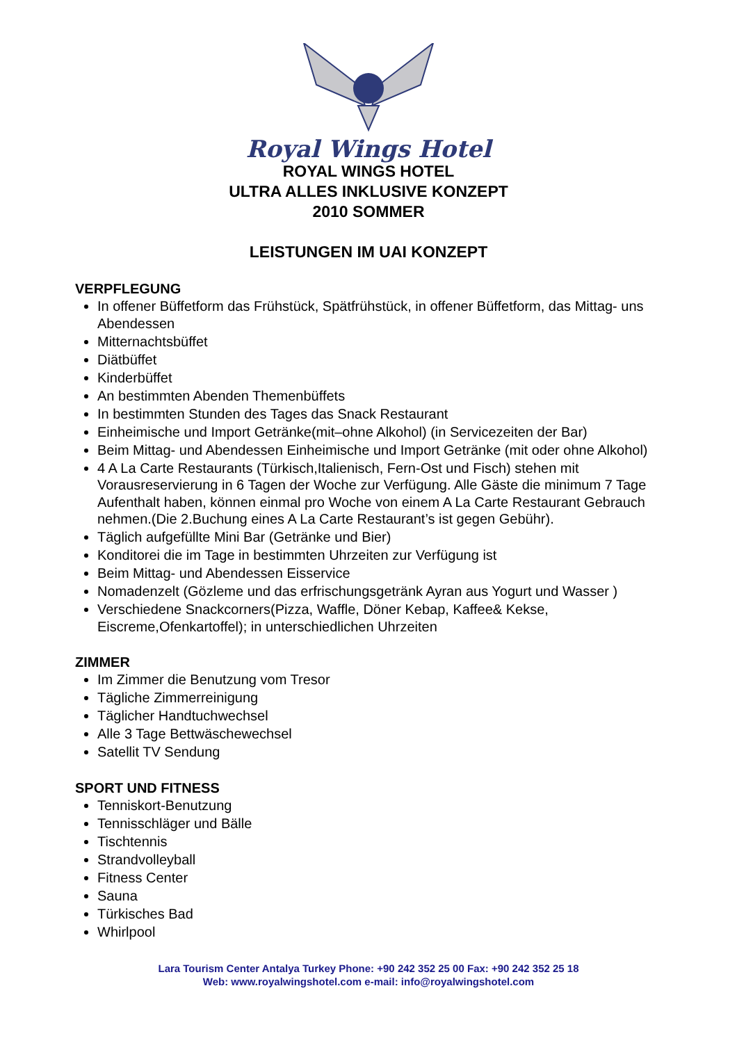Royal Wings Hotel
ROYAL WINGS HOTEL
ULTRA ALLES INKLUSIVE KONZEPT
2010 SOMMER
LEISTUNGEN IM UAI KONZEPT
VERPFLEGUNG
In offener Büffetform das Frühstück, Spätfrühstück, in offener Büffetform, das Mittag- uns Abendessen
Mitternachtsbüffet
Diätbüffet
Kinderbüffet
An bestimmten Abenden Themenbüffets
In bestimmten Stunden des Tages das Snack Restaurant
Einheimische und Import Getränke(mit–ohne Alkohol) (in Servicezeiten der Bar)
Beim Mittag- und Abendessen Einheimische und Import Getränke (mit oder ohne Alkohol)
4 A La Carte Restaurants (Türkisch,Italienisch, Fern-Ost und Fisch) stehen mit Vorausreservierung in 6 Tagen der Woche zur Verfügung. Alle Gäste die minimum 7 Tage Aufenthalt haben, können einmal pro Woche von einem A La Carte Restaurant Gebrauch nehmen.(Die 2.Buchung eines A La Carte Restaurant’s ist gegen Gebühr).
Täglich aufgefüllte Mini Bar (Getränke und Bier)
Konditorei die im Tage in bestimmten Uhrzeiten zur Verfügung ist
Beim Mittag- und Abendessen Eisservice
Nomadenzelt (Gözleme und das erfrischungsgetränk Ayran aus Yogurt und Wasser )
Verschiedene Snackcorners(Pizza, Waffle, Döner Kebap, Kaffee& Kekse, Eiscreme,Ofenkartoffel); in unterschiedlichen Uhrzeiten
ZIMMER
Im Zimmer die Benutzung vom Tresor
Tägliche Zimmerreinigung
Täglicher Handtuchwechsel
Alle 3 Tage Bettwäschewechsel
Satellit TV Sendung
SPORT UND FITNESS
Tenniskort-Benutzung
Tennisschläger und Bälle
Tischtennis
Strandvolleyball
Fitness Center
Sauna
Türkisches Bad
Whirlpool
Lara Tourism Center Antalya Turkey Phone: +90 242 352 25 00 Fax: +90 242 352 25 18
Web: www.royalwingshotel.com e-mail: info@royalwingshotel.com